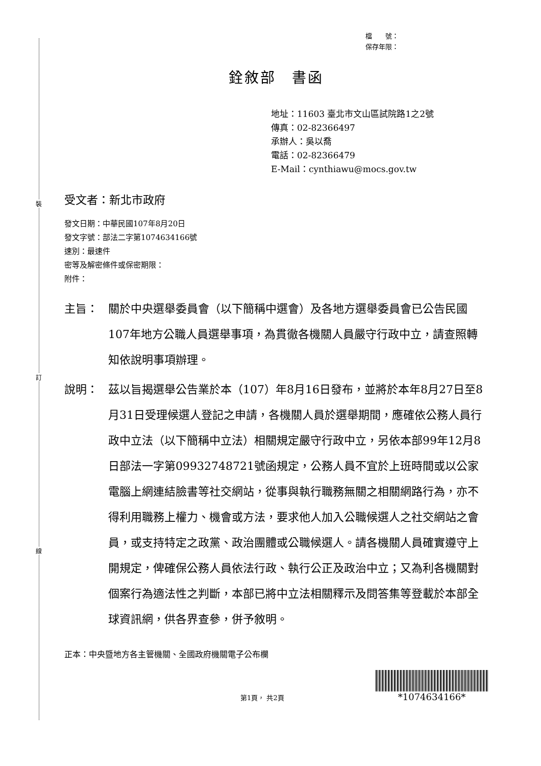裝
訂
線
檔　　號：
保存年限：
銓敘部　書函
地址：11603 臺北市文山區試院路1之2號
傳真：02-82366497
承辦人：吳以喬
電話：02-82366479
E-Mail：cynthiawu@mocs.gov.tw
受文者：新北市政府
發文日期：中華民國107年8月20日
發文字號：部法二字第1074634166號
速別：最速件
密等及解密條件或保密期限：
附件：
主旨： 關於中央選舉委員會（以下簡稱中選會）及各地方選舉委員會已公告民國107年地方公職人員選舉事項，為貫徹各機關人員嚴守行政中立，請查照轉知依說明事項辦理。
說明： 茲以旨揭選舉公告業於本（107）年8月16日發布，並將於本年8月27日至8月31日受理候選人登記之申請，各機關人員於選舉期間，應確依公務人員行政中立法（以下簡稱中立法）相關規定嚴守行政中立，另依本部99年12月8日部法一字第09932748721號函規定，公務人員不宜於上班時間或以公家電腦上網連結臉書等社交網站，從事與執行職務無關之相關網路行為，亦不得利用職務上權力、機會或方法，要求他人加入公職候選人之社交網站之會員，或支持特定之政黨、政治團體或公職候選人。請各機關人員確實遵守上開規定，俾確保公務人員依法行政、執行公正及政治中立；又為利各機關對個案行為適法性之判斷，本部已將中立法相關釋示及問答集等登載於本部全球資訊網，供各界查參，併予敘明。
正本：中央暨地方各主管機關、全國政府機關電子公布欄
第1頁， 共2頁
*1074634166*